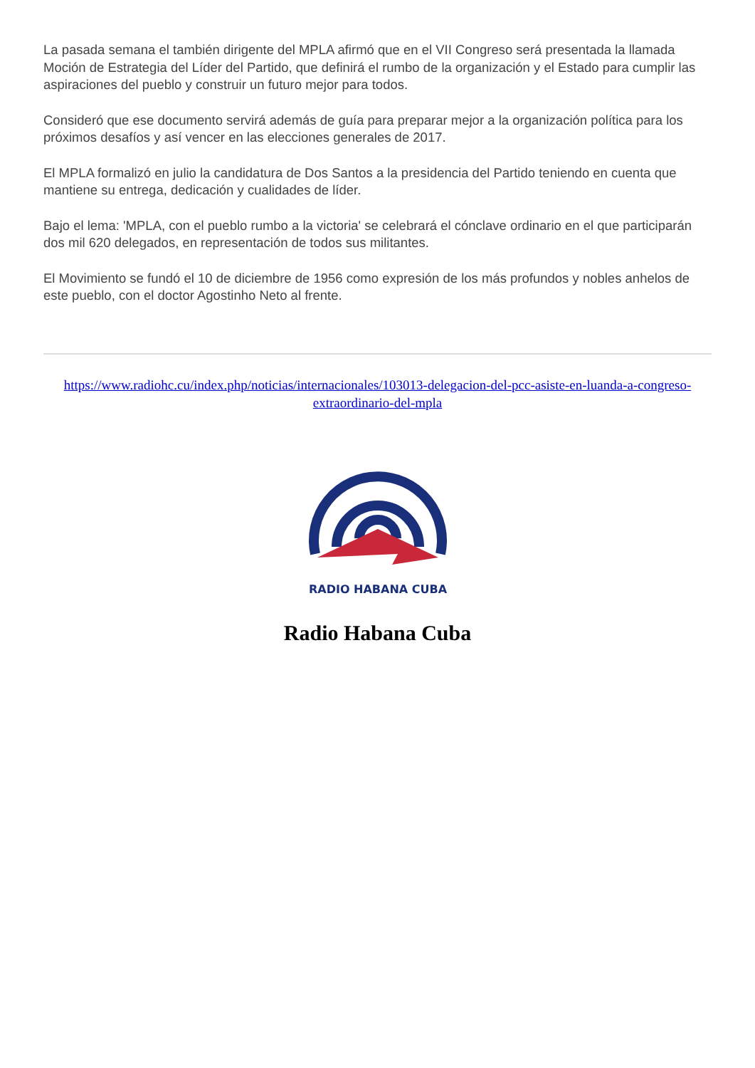La pasada semana el también dirigente del MPLA afirmó que en el VII Congreso será presentada la llamada Moción de Estrategia del Líder del Partido, que definirá el rumbo de la organización y el Estado para cumplir las aspiraciones del pueblo y construir un futuro mejor para todos.
Consideró que ese documento servirá además de guía para preparar mejor a la organización política para los próximos desafíos y así vencer en las elecciones generales de 2017.
El MPLA formalizó en julio la candidatura de Dos Santos a la presidencia del Partido teniendo en cuenta que mantiene su entrega, dedicación y cualidades de líder.
Bajo el lema: 'MPLA, con el pueblo rumbo a la victoria' se celebrará el cónclave ordinario en el que participarán dos mil 620 delegados, en representación de todos sus militantes.
El Movimiento se fundó el 10 de diciembre de 1956 como expresión de los más profundos y nobles anhelos de este pueblo, con el doctor Agostinho Neto al frente.
https://www.radiohc.cu/index.php/noticias/internacionales/103013-delegacion-del-pcc-asiste-en-luanda-a-congreso-extraordinario-del-mpla
RADIO HABANA CUBA
Radio Habana Cuba